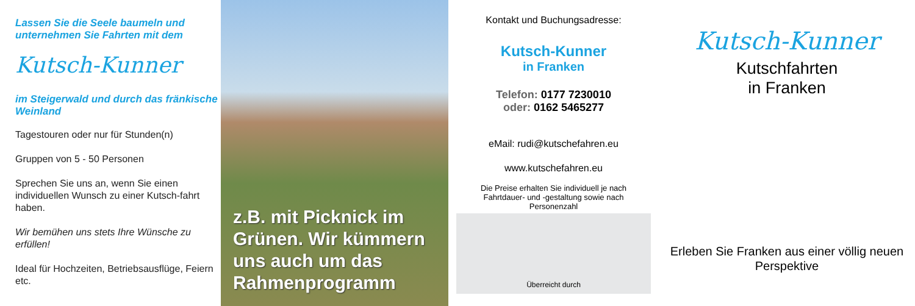Lassen Sie die Seele baumeln und unternehmen Sie Fahrten mit dem
Kutsch-Kunner
im Steigerwald und durch das fränkische Weinland
Tagestouren oder nur für Stunden(n)
Gruppen von 5 - 50 Personen
Sprechen Sie uns an, wenn Sie einen individuellen Wunsch zu einer Kutsch-fahrt haben.
Wir bemühen uns stets Ihre Wünsche zu erfüllen!
Ideal für Hochzeiten, Betriebsausflüge, Feiern etc.
z.B. mit Picknick im Grünen. Wir kümmern uns auch um das Rahmenprogramm
Kontakt und Buchungsadresse:
Kutsch-Kunner
in Franken
Telefon: 0177 7230010
oder: 0162 5465277
eMail: rudi@kutschefahren.eu
www.kutschefahren.eu
Die Preise erhalten Sie individuell je nach Fahrtdauer- und -gestaltung sowie nach Personenzahl
Überreicht durch
Kutsch-Kunner
Kutschfahrten
in Franken
Erleben Sie Franken aus einer völlig neuen Perspektive